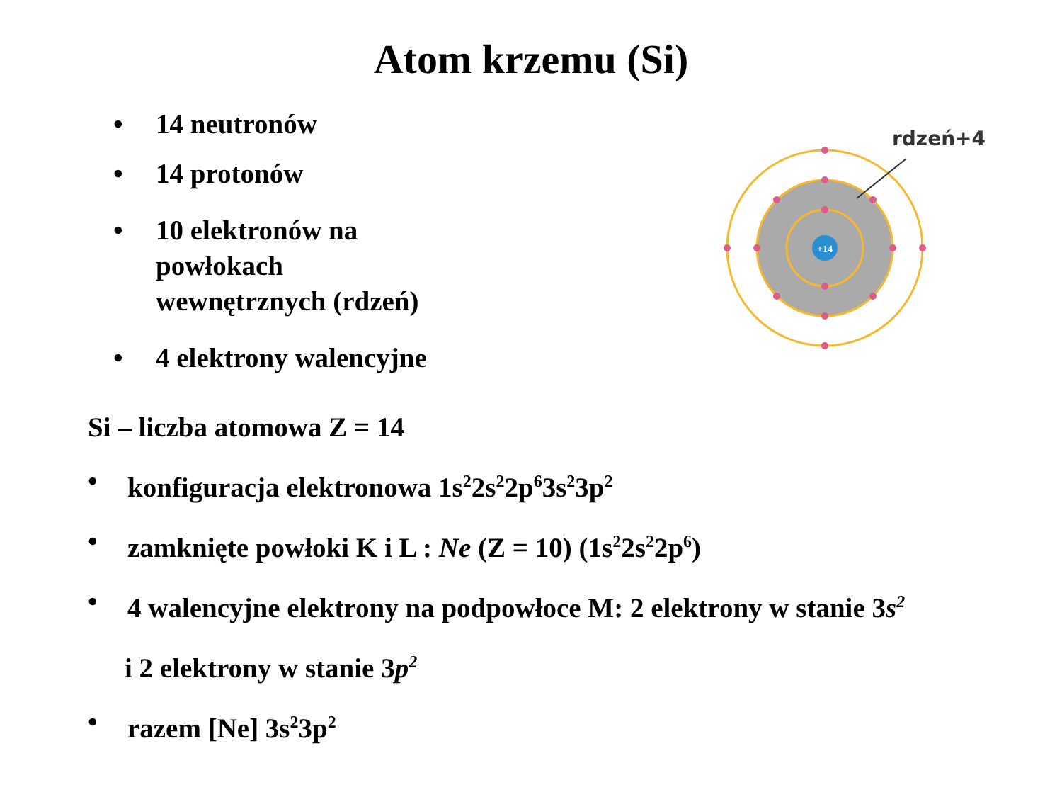Atom krzemu (Si)
• 14 neutronów
• 14 protonów
• 10 elektronów na
powłokach
wewnętrznych (rdzeń)
• 4 elektrony walencyjne
+14
rdzeń+4
Si – liczba atomowa Z = 14
• konfiguracja elektronowa 1s<sup>2</sup>2s<sup>2</sup>2p<sup>6</sup>3s<sup>2</sup>3p<sup>2</sup>
• zamknięte powłoki K i L : Ne (Z = 10) (1s<sup>2</sup>2s<sup>2</sup>2p<sup>6</sup>)
• 4 walencyjne elektrony na podpowłoce M: 2 elektrony w stanie 3s<sup>2</sup>
i 2 elektrony w stanie 3p<sup>2</sup>
• razem [Ne] 3s<sup>2</sup>3p<sup>2</sup>